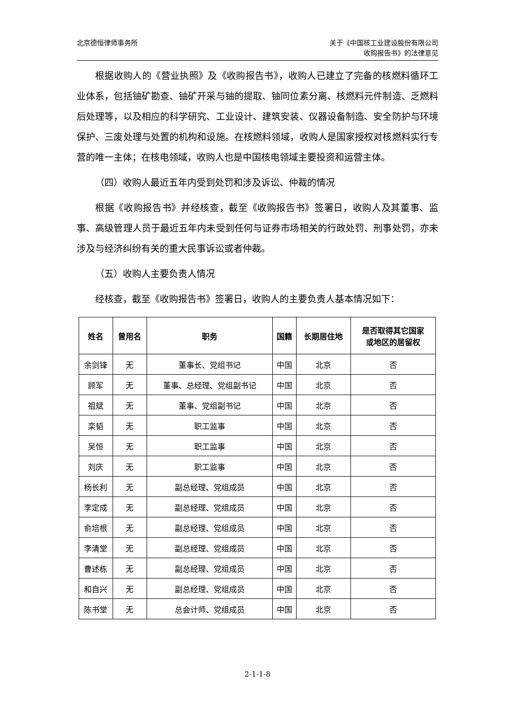北京德恒律师事务所 关于《中国核工业建设股份有限公司
收购报告书》的法律意见
根据收购人的《营业执照》及《收购报告书》，收购人已建立了完备的核燃料循环工业体系，包括铀矿勘查、铀矿开采与铀的提取、铀同位素分离、核燃料元件制造、乏燃料后处理等，以及相应的科学研究、工业设计、建筑安装、仪器设备制造、安全防护与环境保护、三废处理与处置的机构和设施。在核燃料领域，收购人是国家授权对核燃料实行专营的唯一主体；在核电领域，收购人也是中国核电领域主要投资和运营主体。
（四）收购人最近五年内受到处罚和涉及诉讼、仲裁的情况
根据《收购报告书》并经核查，截至《收购报告书》签署日，收购人及其董事、监事、高级管理人员于最近五年内未受到任何与证券市场相关的行政处罚、刑事处罚，亦未涉及与经济纠纷有关的重大民事诉讼或者仲裁。
（五）收购人主要负责人情况
经核查，截至《收购报告书》签署日，收购人的主要负责人基本情况如下：
| 姓名 | 曾用名 | 职务 | 国籍 | 长期居住地 | 是否取得其它国家 或地区的居留权 |
| --- | --- | --- | --- | --- | --- |
| 余剑锋 | 无 | 董事长、党组书记 | 中国 | 北京 | 否 |
| 顾军 | 无 | 董事、总经理、党组副书记 | 中国 | 北京 | 否 |
| 祖斌 | 无 | 董事、党组副书记 | 中国 | 北京 | 否 |
| 栾韬 | 无 | 职工监事 | 中国 | 北京 | 否 |
| 吴恒 | 无 | 职工监事 | 中国 | 北京 | 否 |
| 刘庆 | 无 | 职工监事 | 中国 | 北京 | 否 |
| 杨长利 | 无 | 副总经理、党组成员 | 中国 | 北京 | 否 |
| 李定成 | 无 | 副总经理、党组成员 | 中国 | 北京 | 否 |
| 俞培根 | 无 | 副总经理、党组成员 | 中国 | 北京 | 否 |
| 李清堂 | 无 | 副总经理、党组成员 | 中国 | 北京 | 否 |
| 曹述栋 | 无 | 副总经理、党组成员 | 中国 | 北京 | 否 |
| 和自兴 | 无 | 副总经理、党组成员 | 中国 | 北京 | 否 |
| 陈书堂 | 无 | 总会计师、党组成员 | 中国 | 北京 | 否 |
2-1-1-8